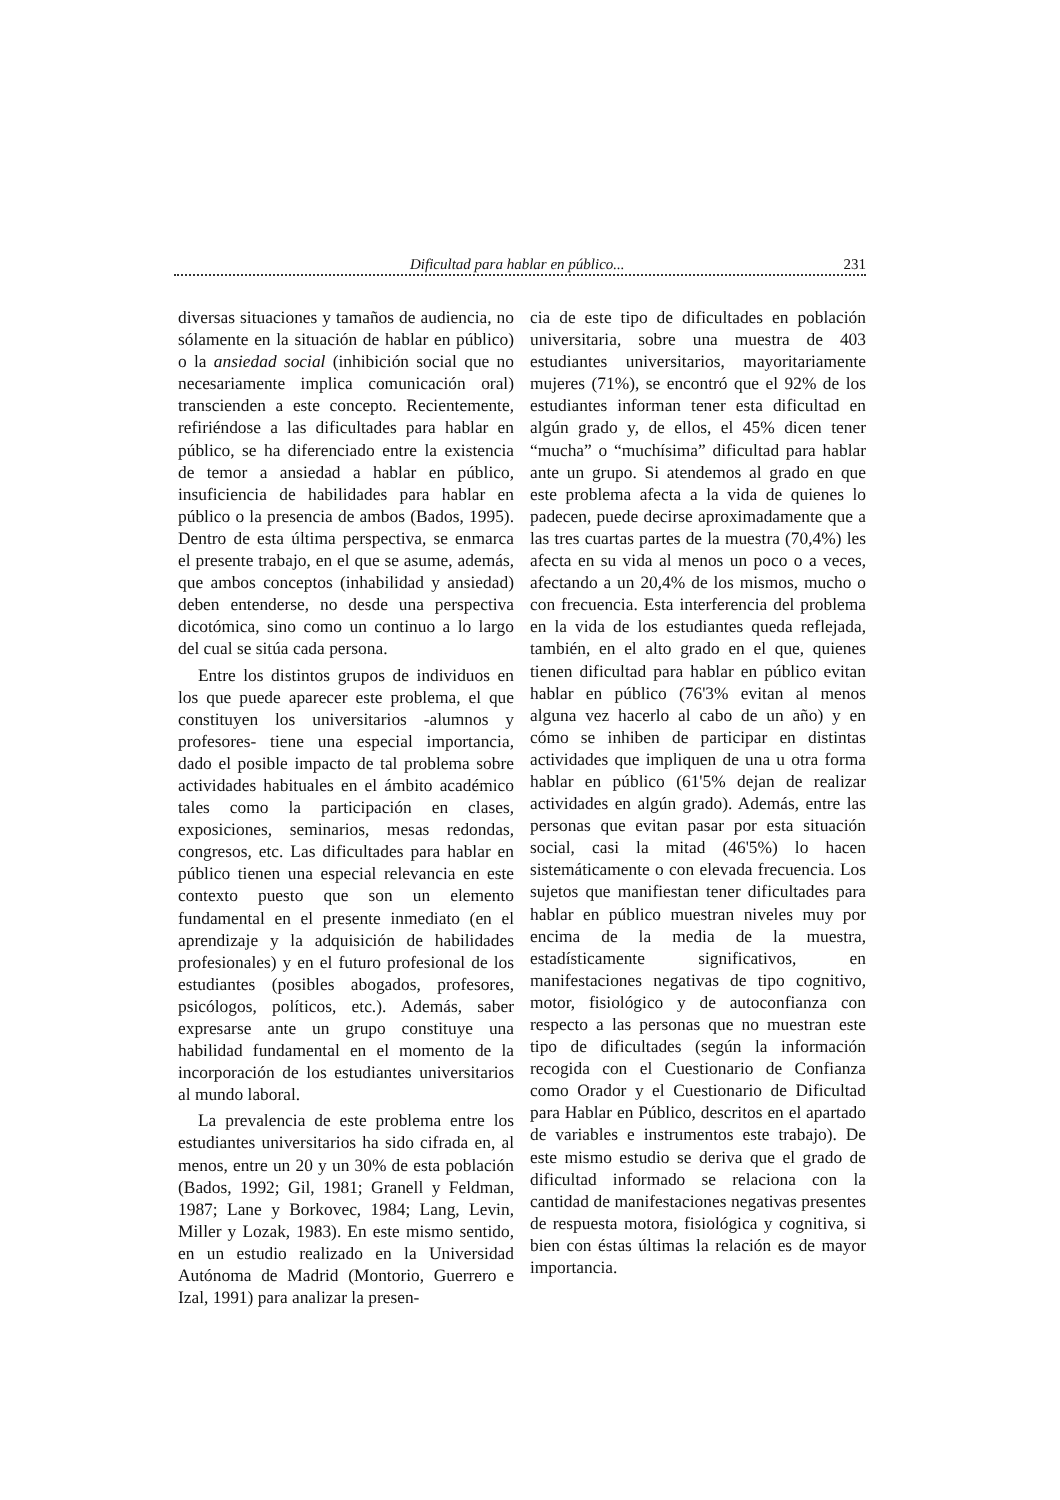Dificultad para hablar en público... 231
diversas situaciones y tamaños de audiencia, no sólamente en la situación de hablar en público) o la ansiedad social (inhibición social que no necesariamente implica comunicación oral) transcienden a este concepto. Recientemente, refiriéndose a las dificultades para hablar en público, se ha diferenciado entre la existencia de temor a ansiedad a hablar en público, insuficiencia de habilidades para hablar en público o la presencia de ambos (Bados, 1995). Dentro de esta última perspectiva, se enmarca el presente trabajo, en el que se asume, además, que ambos conceptos (inhabilidad y ansiedad) deben entenderse, no desde una perspectiva dicotómica, sino como un continuo a lo largo del cual se sitúa cada persona.
Entre los distintos grupos de individuos en los que puede aparecer este problema, el que constituyen los universitarios -alumnos y profesores- tiene una especial importancia, dado el posible impacto de tal problema sobre actividades habituales en el ámbito académico tales como la participación en clases, exposiciones, seminarios, mesas redondas, congresos, etc. Las dificultades para hablar en público tienen una especial relevancia en este contexto puesto que son un elemento fundamental en el presente inmediato (en el aprendizaje y la adquisición de habilidades profesionales) y en el futuro profesional de los estudiantes (posibles abogados, profesores, psicólogos, políticos, etc.). Además, saber expresarse ante un grupo constituye una habilidad fundamental en el momento de la incorporación de los estudiantes universitarios al mundo laboral.
La prevalencia de este problema entre los estudiantes universitarios ha sido cifrada en, al menos, entre un 20 y un 30% de esta población (Bados, 1992; Gil, 1981; Granell y Feldman, 1987; Lane y Borkovec, 1984; Lang, Levin, Miller y Lozak, 1983). En este mismo sentido, en un estudio realizado en la Universidad Autónoma de Madrid (Montorio, Guerrero e Izal, 1991) para analizar la presen-
cia de este tipo de dificultades en población universitaria, sobre una muestra de 403 estudiantes universitarios, mayoritariamente mujeres (71%), se encontró que el 92% de los estudiantes informan tener esta dificultad en algún grado y, de ellos, el 45% dicen tener “mucha” o “muchísima” dificultad para hablar ante un grupo. Si atendemos al grado en que este problema afecta a la vida de quienes lo padecen, puede decirse aproximadamente que a las tres cuartas partes de la muestra (70,4%) les afecta en su vida al menos un poco o a veces, afectando a un 20,4% de los mismos, mucho o con frecuencia. Esta interferencia del problema en la vida de los estudiantes queda reflejada, también, en el alto grado en el que, quienes tienen dificultad para hablar en público evitan hablar en público (76'3% evitan al menos alguna vez hacerlo al cabo de un año) y en cómo se inhiben de participar en distintas actividades que impliquen de una u otra forma hablar en público (61'5% dejan de realizar actividades en algún grado). Además, entre las personas que evitan pasar por esta situación social, casi la mitad (46'5%) lo hacen sistemáticamente o con elevada frecuencia. Los sujetos que manifiestan tener dificultades para hablar en público muestran niveles muy por encima de la media de la muestra, estadísticamente significativos, en manifestaciones negativas de tipo cognitivo, motor, fisiológico y de autoconfianza con respecto a las personas que no muestran este tipo de dificultades (según la información recogida con el Cuestionario de Confianza como Orador y el Cuestionario de Dificultad para Hablar en Público, descritos en el apartado de variables e instrumentos este trabajo). De este mismo estudio se deriva que el grado de dificultad informado se relaciona con la cantidad de manifestaciones negativas presentes de respuesta motora, fisiológica y cognitiva, si bien con éstas últimas la relación es de mayor importancia.